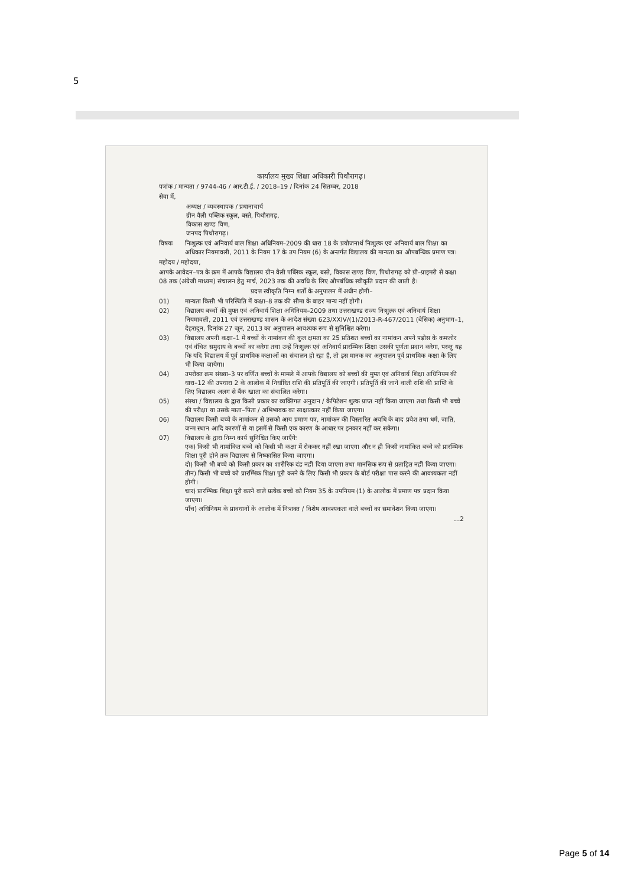5
कार्यालय मुख्य शिक्षा अधिकारी पिथौरागढ़।
पत्रांक / मान्यता / 9744-46 / आर.टी.ई. / 2018–19 / दिनांक 24 सितम्बर, 2018
सेवा में,
अध्यक्ष / व्यवस्थापक / प्रधानाचार्य
ग्रीन वैली पब्लिक स्कूल, बस्ते, पिथौरागढ़,
विकास खण्ड विण,
जनपद पिथौरागढ़।
विषयः निःशुल्क एवं अनिवार्य बाल शिक्षा अधिनियम–2009 की धारा 18 के प्रयोजनार्थ निःशुल्क एवं अनिवार्य बाल शिक्षा का अधिकार नियमावली, 2011 के नियम 17 के उप नियम (6) के अन्तर्गत विद्यालय की मान्यता का औपबन्धिक प्रमाण पत्र।
महोदय / महोदया,
आपके आवेदन–पत्र के क्रम में आपके विद्यालय ग्रीन वैली पब्लिक स्कूल, बस्ते, विकास खण्ड विण, पिथौरागढ़ को प्री–प्राइमरी से कक्षा 08 तक (अंग्रेजी माध्यम) संचालन हेतु मार्च, 2023 तक की अवधि के लिए औपबंधिक स्वीकृति प्रदान की जाती है।
प्रदत्त स्वीकृति निम्न शर्तों के अनुपालन में अधीन होगी–
01) मान्यता किसी भी परिस्थिति में कक्षा–8 तक की सीमा के बाहर मान्य नहीं होगी।
02) विद्यालय बच्चों की मुफ्त एवं अनिवार्य शिक्षा अधिनियम–2009 तथा उत्तराखण्ड राज्य निःशुल्क एवं अनिवार्य शिक्षा नियमावली, 2011 एवं उत्तराखण्ड शासन के आदेश संख्या 623/XXIV/(1)/2013-R-467/2011 (बेसिक) अनुभाग–1, देहरादून, दिनांक 27 जून, 2013 का अनुपालन आवश्यक रूप से सुनिश्चित करेगा।
03) विद्यालय अपनी कक्षा–1 में बच्चों के नामांकन की कुल क्षमता का 25 प्रतिशत बच्चों का नामांकन अपने पड़ोस के कमजोर एवं वंचित समुदाय के बच्चों का करेगा तथा उन्हें निःशुल्क एवं अनिवार्य प्रारम्भिक शिक्षा उसकी पूर्णता प्रदान करेगा, परन्तु यह कि यदि विद्यालय में पूर्व प्राथमिक कक्षाओं का संचालन हो रहा है, तो इस मानक का अनुपालन पूर्व प्राथमिक कक्षा के लिए भी किया जायेगा।
04) उपरोक्त क्रम संख्या–3 पर वर्णित बच्चों के मामले में आपके विद्यालय को बच्चों की मुफ्त एवं अनिवार्य शिक्षा अधिनियम की धारा–12 की उपधारा 2 के आलोक में निर्धारित राशि की प्रतिपूर्ति की जाएगी। प्रतिपूर्ति की जाने वाली राशि की प्राप्ति के लिए विद्यालय अलग से बैंक खाता का संचालित करेगा।
05) संस्था / विद्यालय के द्वारा किसी प्रकार का व्यक्तिगत अनुदान / कैपिटेशन शुल्क प्राप्त नहीं किया जाएगा तथा किसी भी बच्चे की परीक्षा या उसके माता–पिता / अभिभावक का साक्षात्कार नहीं किया जाएगा।
06) विद्यालय किसी बच्चे के नामांकन से उसको आय प्रमाण पत्र, नामांकन की विस्तारित अवधि के बाद प्रवेश तथा धर्म, जाति, जन्म स्थान आदि कारणों से या इसमें से किसी एक कारण के आधार पर इनकार नहीं कर सकेगा।
07) विद्यालय के द्वारा निम्न कार्य सुनिश्चित किए जाएँगेः
एक) किसी भी नामांकित बच्चे को किसी भी कक्षा में रोककर नहीं रखा जाएगा और न ही किसी नामांकित बच्चे को प्रारम्भिक शिक्षा पूरी होने तक विद्यालय से निष्कासित किया जाएगा।
दो) किसी भी बच्चे को किसी प्रकार का शारीरिक दंड नहीं दिया जाएगा तथा मानसिक रूप से प्रताड़ित नहीं किया जाएगा।
तीन) किसी भी बच्चे को प्रारम्भिक शिक्षा पूरी करने के लिए किसी भी प्रकार के बोर्ड परीक्षा पास करने की आवश्यकता नहीं होगी।
चार) प्रारम्भिक शिक्षा पूरी करने वाले प्रत्येक बच्चे को नियम 35 के उपनियम (1) के आलोक में प्रमाण पत्र प्रदान किया जाएगा।
पाँच) अधिनियम के प्रावधानों के आलोक में निःशक्त / विशेष आवश्यकता वाले बच्चों का समावेशन किया जाएगा।
...2
Page 5 of 14